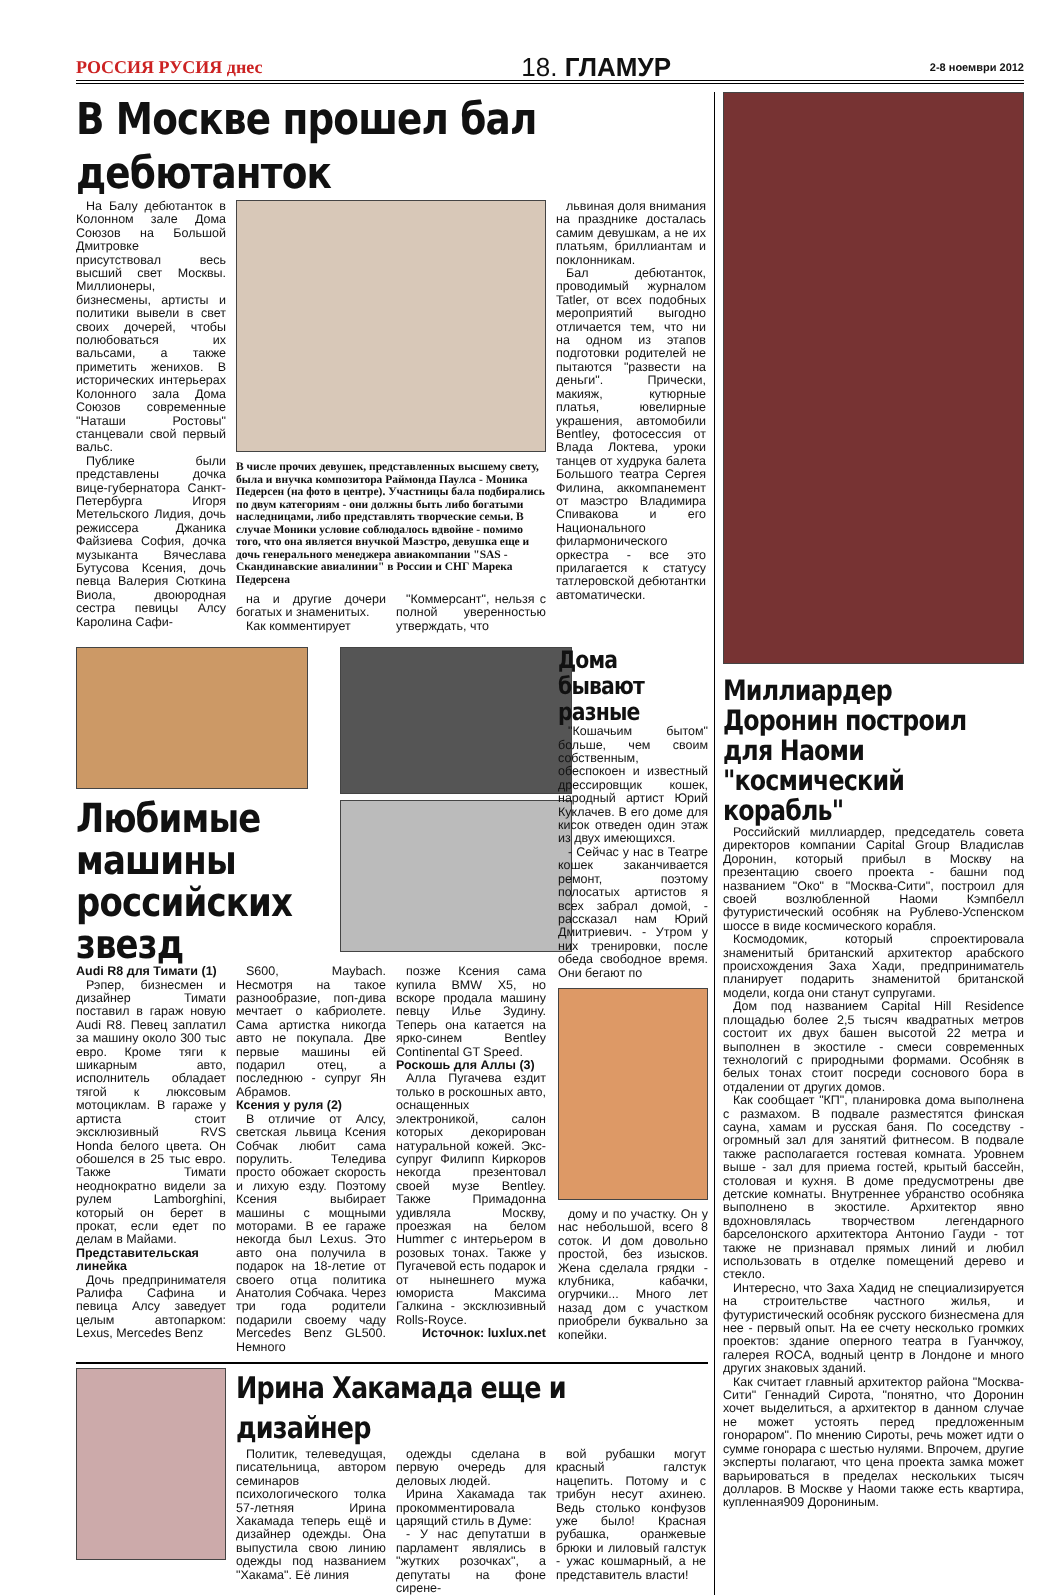РОССИЯ РУСИЯ днес 18. ГЛАМУР 2-8 ноември 2012
В Москве прошел бал дебютанток
На Балу дебютанток в Колонном зале Дома Союзов на Большой Дмитровке присутствовал весь высший свет Москвы. Миллионеры, бизнесмены, артисты и политики вывели в свет своих дочерей, чтобы полюбоваться их вальсами, а также приметить женихов. В исторических интерьерах Колонного зала Дома Союзов современные "Наташи Ростовы" станцевали свой первый вальс.
Публике были представлены дочка вице-губернатора Санкт-Петербурга Игоря Метельского Лидия, дочь режиссера Джаника Файзиева София, дочка музыканта Вячеслава Бутусова Ксения, дочь певца Валерия Сюткина Виола, двоюродная сестра певицы Алсу Каролина Сафи-
В числе прочих девушек, представленных высшему свету, была и внучка композитора Раймонда Паулса - Моника Педерсен (на фото в центре). Участницы бала подбирались по двум категориям - они должны быть либо богатыми наследницами, либо представлять творческие семьи. В случае Моники условие соблюдалось вдвойне - помимо того, что она является внучкой Маэстро, девушка еще и дочь генерального менеджера авиакомпании "SAS - Скандинавские авиалинии" в России и СНГ Марека Педерсена
на и другие дочери богатых и знаменитых.
Как комментирует
"Коммерсант", нельзя с полной уверенностью утверждать, что
львиная доля внимания на празднике досталась самим девушкам, а не их платьям, бриллиантам и поклонникам.
Бал дебютанток, проводимый журналом Tatler, от всех подобных мероприятий выгодно отличается тем, что ни на одном из этапов подготовки родителей не пытаются "развести на деньги". Прически, макияж, кутюрные платья, ювелирные украшения, автомобили Bentley, фотосессия от Влада Локтева, уроки танцев от худрука балета Большого театра Сергея Филина, аккомпанемент от маэстро Владимира Спивакова и его Национального филармонического оркестра - все это прилагается к статусу татлеровской дебютантки автоматически.
Любимые машины российских звезд
Audi R8 для Тимати (1)
Рэпер, бизнесмен и дизайнер Тимати поставил в гараж новую Audi R8. Певец заплатил за машину около 300 тыс евро. Кроме тяги к шикарным авто, исполнитель обладает тягой к люксовым мотоциклам. В гараже у артиста стоит эксклюзивный RVS Honda белого цвета. Он обошелся в 25 тыс евро. Также Тимати неоднократно видели за рулем Lamborghini, который он берет в прокат, если едет по делам в Майами.
Представительская линейка
Дочь предпринимателя Ралифа Сафина и певица Алсу заведует целым автопарком: Lexus, Mercedes Benz
S600, Maybach. Несмотря на такое разнообразие, поп-дива мечтает о кабриолете. Сама артистка никогда авто не покупала. Две первые машины ей подарил отец, а последнюю - супруг Ян Абрамов.
Ксения у руля (2)
В отличие от Алсу, светская львица Ксения Собчак любит сама порулить. Теледива просто обожает скорость и лихую езду. Поэтому Ксения выбирает машины с мощными моторами. В ее гараже некогда был Lexus. Это авто она получила в подарок на 18-летие от своего отца политика Анатолия Собчака. Через три года родители подарили своему чаду Mercedes Benz GL500. Немного
позже Ксения сама купила BMW X5, но вскоре продала машину певцу Илье Зудину. Теперь она катается на ярко-синем Bentley Continental GT Speed.
Роскошь для Аллы (3)
Алла Пугачева ездит только в роскошных авто, оснащенных электроникой, салон которых декорирован натуральной кожей. Экс-супруг Филипп Киркоров некогда презентовал своей музе Bentley. Также Примадонна удивляла Москву, проезжая на белом Hummer с интерьером в розовых тонах. Также у Пугачевой есть подарок и от нынешнего мужа юмориста Максима Галкина - эксклюзивный Rolls-Royce.
Источнок: luxlux.net
Дома бывают разные
"Кошачьим бытом" больше, чем своим собственным, обеспокоен и известный дрессировщик кошек, народный артист Юрий Куклачев. В его доме для кисок отведен один этаж из двух имеющихся.
- Сейчас у нас в Театре кошек заканчивается ремонт, поэтому полосатых артистов я всех забрал домой, - рассказал нам Юрий Дмитриевич. - Утром у них тренировки, после обеда свободное время. Они бегают по
дому и по участку. Он у нас небольшой, всего 8 соток. И дом довольно простой, без изысков. Жена сделала грядки - клубника, кабачки, огурчики... Много лет назад дом с участком приобрели буквально за копейки.
Ирина Хакамада еще и дизайнер
Политик, телеведущая, писательница, автором семинаров психологического толка 57-летняя Ирина Хакамада теперь ещё и дизайнер одежды. Она выпустила свою линию одежды под названием "Хакама". Её линия
одежды сделана в первую очередь для деловых людей.
Ирина Хакамада так прокомментировала царящий стиль в Думе:
- У нас депутатши в парламент являлись в "жутких розочках", а депутаты на фоне сирене-
вой рубашки могут красный галстук нацепить. Потому и с трибун несут ахинею. Ведь столько конфузов уже было! Красная рубашка, оранжевые брюки и лиловый галстук - ужас кошмарный, а не представитель власти!
Миллиардер Доронин построил для Наоми "космический корабль"
Российский миллиардер, председатель совета директоров компании Capital Group Владислав Доронин, который прибыл в Москву на презентацию своего проекта - башни под названием "Око" в "Москва-Сити", построил для своей возлюбленной Наоми Кэмпбелл футуристический особняк на Рублево-Успенском шоссе в виде космического корабля.
Космодомик, который спроектировала знаменитый британский архитектор арабского происхождения Заха Хади, предприниматель планирует подарить знаменитой британской модели, когда они станут супругами.
Дом под названием Capital Hill Residence площадью более 2,5 тысяч квадратных метров состоит их двух башен высотой 22 метра и выполнен в экостиле - смеси современных технологий с природными формами. Особняк в белых тонах стоит посреди соснового бора в отдалении от других домов.
Как сообщает "КП", планировка дома выполнена с размахом. В подвале разместятся финская сауна, хамам и русская баня. По соседству - огромный зал для занятий фитнесом. В подвале также располагается гостевая комната. Уровнем выше - зал для приема гостей, крытый бассейн, столовая и кухня. В доме предусмотрены две детские комнаты. Внутреннее убранство особняка выполнено в экостиле. Архитектор явно вдохновлялась творчеством легендарного барселонского архитектора Антонио Гауди - тот также не признавал прямых линий и любил использовать в отделке помещений дерево и стекло.
Интересно, что Заха Хадид не специализируется на строительстве частного жилья, и футуристический особняк русского бизнесмена для нее - первый опыт. На ее счету несколько громких проектов: здание оперного театра в Гуанчжоу, галерея ROCA, водный центр в Лондоне и много других знаковых зданий.
Как считает главный архитектор района "Москва-Сити" Геннадий Сирота, "понятно, что Доронин хочет выделиться, а архитектор в данном случае не может устоять перед предложенным гонораром". По мнению Сироты, речь может идти о сумме гонорара с шестью нулями. Впрочем, другие эксперты полагают, что цена проекта замка может варьироваться в пределах нескольких тысяч долларов. В Москве у Наоми также есть квартира, купленная909 Дорониным.